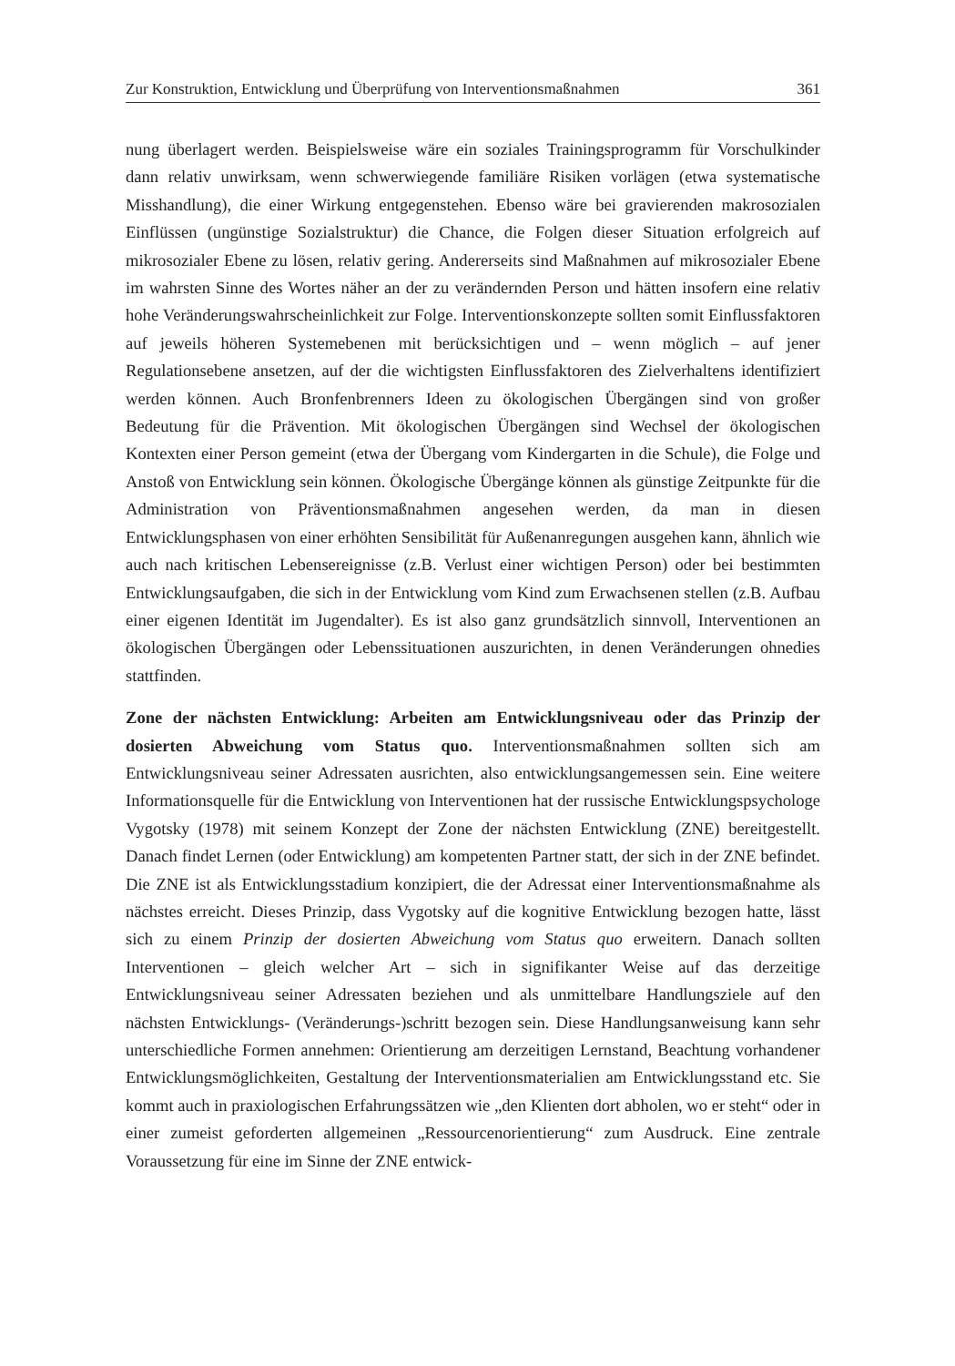Zur Konstruktion, Entwicklung und Überprüfung von Interventionsmaßnahmen 361
nung überlagert werden. Beispielsweise wäre ein soziales Trainingsprogramm für Vorschulkinder dann relativ unwirksam, wenn schwerwiegende familiäre Risiken vorlägen (etwa systematische Misshandlung), die einer Wirkung entgegenstehen. Ebenso wäre bei gravierenden makrosozialen Einflüssen (ungünstige Sozialstruktur) die Chance, die Folgen dieser Situation erfolgreich auf mikrosozialer Ebene zu lösen, relativ gering. Andererseits sind Maßnahmen auf mikrosozialer Ebene im wahrsten Sinne des Wortes näher an der zu verändernden Person und hätten insofern eine relativ hohe Veränderungswahrscheinlichkeit zur Folge. Interventionskonzepte sollten somit Einflussfaktoren auf jeweils höheren Systemebenen mit berücksichtigen und – wenn möglich – auf jener Regulationsebene ansetzen, auf der die wichtigsten Einflussfaktoren des Zielverhaltens identifiziert werden können. Auch Bronfenbrenners Ideen zu ökologischen Übergängen sind von großer Bedeutung für die Prävention. Mit ökologischen Übergängen sind Wechsel der ökologischen Kontexten einer Person gemeint (etwa der Übergang vom Kindergarten in die Schule), die Folge und Anstoß von Entwicklung sein können. Ökologische Übergänge können als günstige Zeitpunkte für die Administration von Präventionsmaßnahmen angesehen werden, da man in diesen Entwicklungsphasen von einer erhöhten Sensibilität für Außenanregungen ausgehen kann, ähnlich wie auch nach kritischen Lebensereignisse (z.B. Verlust einer wichtigen Person) oder bei bestimmten Entwicklungsaufgaben, die sich in der Entwicklung vom Kind zum Erwachsenen stellen (z.B. Aufbau einer eigenen Identität im Jugendalter). Es ist also ganz grundsätzlich sinnvoll, Interventionen an ökologischen Übergängen oder Lebenssituationen auszurichten, in denen Veränderungen ohnedies stattfinden.
Zone der nächsten Entwicklung: Arbeiten am Entwicklungsniveau oder das Prinzip der dosierten Abweichung vom Status quo. Interventionsmaßnahmen sollten sich am Entwicklungsniveau seiner Adressaten ausrichten, also entwicklungsangemessen sein. Eine weitere Informationsquelle für die Entwicklung von Interventionen hat der russische Entwicklungspsychologe Vygotsky (1978) mit seinem Konzept der Zone der nächsten Entwicklung (ZNE) bereitgestellt. Danach findet Lernen (oder Entwicklung) am kompetenten Partner statt, der sich in der ZNE befindet. Die ZNE ist als Entwicklungsstadium konzipiert, die der Adressat einer Interventionsmaßnahme als nächstes erreicht. Dieses Prinzip, dass Vygotsky auf die kognitive Entwicklung bezogen hatte, lässt sich zu einem Prinzip der dosierten Abweichung vom Status quo erweitern. Danach sollten Interventionen – gleich welcher Art – sich in signifikanter Weise auf das derzeitige Entwicklungsniveau seiner Adressaten beziehen und als unmittelbare Handlungsziele auf den nächsten Entwicklungs- (Veränderungs-)schritt bezogen sein. Diese Handlungsanweisung kann sehr unterschiedliche Formen annehmen: Orientierung am derzeitigen Lernstand, Beachtung vorhandener Entwicklungsmöglichkeiten, Gestaltung der Interventionsmaterialien am Entwicklungsstand etc. Sie kommt auch in praxiologischen Erfahrungssätzen wie „den Klienten dort abholen, wo er steht“ oder in einer zumeist geforderten allgemeinen „Ressourcenorientierung“ zum Ausdruck. Eine zentrale Voraussetzung für eine im Sinne der ZNE entwick-